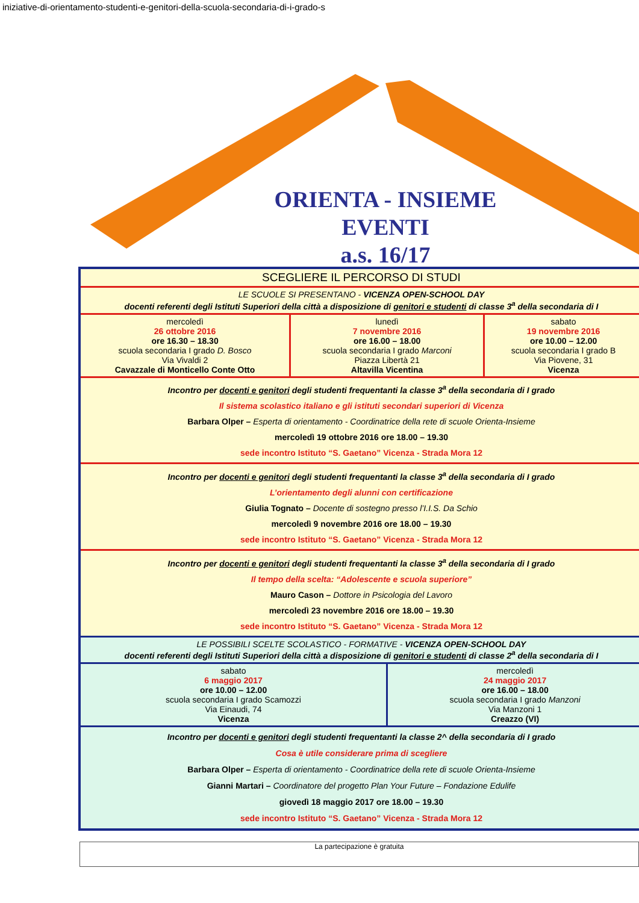iniziative-di-orientamento-studenti-e-genitori-della-scuola-secondaria-di-i-grado-s
ORIENTA - INSIEME
EVENTI
a.s. 16/17
| SCEGLIERE IL PERCORSO DI STUDI | | | |
| LE SCUOLE SI PRESENTANO - VICENZA OPEN-SCHOOL DAY docenti referenti degli Istituti Superiori della città a disposizione di genitori e studenti di classe 3<sup>a</sup> della secondaria di I | | | |
| mercoledì 26 ottobre 2016 ore 16.30 – 18.30 scuola secondaria I grado D. Bosco Via Vivaldi 2 Cavazzale di Monticello Conte Otto | lunedì 7 novembre 2016 ore 16.00 – 18.00 scuola secondaria I grado Marconi Piazza Libertà 21 Altavilla Vicentina | | sabato 19 novembre 2016 ore 10.00 – 12.00 scuola secondaria I grado B Via Piovene, 31 Vicenza |
| Incontro per docenti e genitori degli studenti frequentanti la classe 3<sup>a</sup> della secondaria di I grado Il sistema scolastico italiano e gli istituti secondari superiori di Vicenza Barbara Olper – Esperta di orientamento - Coordinatrice della rete di scuole Orienta-Insieme mercoledì 19 ottobre 2016 ore 18.00 – 19.30 sede incontro Istituto “S. Gaetano” Vicenza - Strada Mora 12 | | | |
| Incontro per docenti e genitori degli studenti frequentanti la classe 3<sup>a</sup> della secondaria di I grado L’orientamento degli alunni con certificazione Giulia Tognato – Docente di sostegno presso l’I.I.S. Da Schio mercoledì 9 novembre 2016 ore 18.00 – 19.30 sede incontro Istituto “S. Gaetano” Vicenza - Strada Mora 12 | | | |
| Incontro per docenti e genitori degli studenti frequentanti la classe 3<sup>a</sup> della secondaria di I grado Il tempo della scelta: “Adolescente e scuola superiore” Mauro Cason – Dottore in Psicologia del Lavoro mercoledì 23 novembre 2016 ore 18.00 – 19.30 sede incontro Istituto “S. Gaetano” Vicenza - Strada Mora 12 | | | |
| LE POSSIBILI SCELTE SCOLASTICO - FORMATIVE - VICENZA OPEN-SCHOOL DAY docenti referenti degli Istituti Superiori della città a disposizione di genitori e studenti di classe 2<sup>a</sup> della secondaria di I | | | |
| sabato 6 maggio 2017 ore 10.00 – 12.00 scuola secondaria I grado Scamozzi Via Einaudi, 74 Vicenza | | mercoledì 24 maggio 2017 ore 16.00 – 18.00 scuola secondaria I grado Manzoni Via Manzoni 1 Creazzo (VI) | |
| Incontro per docenti e genitori degli studenti frequentanti la classe 2^ della secondaria di I grado Cosa è utile considerare prima di scegliere Barbara Olper – Esperta di orientamento - Coordinatrice della rete di scuole Orienta-Insieme Gianni Martari – Coordinatore del progetto Plan Your Future – Fondazione Edulife giovedì 18 maggio 2017 ore 18.00 – 19.30 sede incontro Istituto “S. Gaetano” Vicenza - Strada Mora 12 | | | |
La partecipazione è gratuita